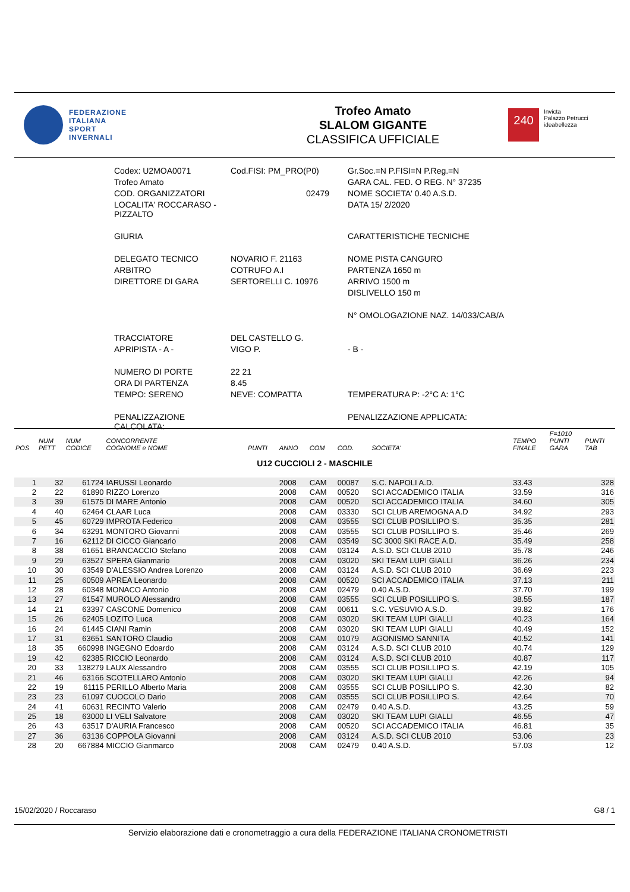FEDERAZIONE
ITALIANA
SPORT
INVERNALI
Trofeo Amato
SLALOM GIGANTE
CLASSIFICA UFFICIALE
240
Invicta
Palazzo Petrucci
ideabellezza
| Codex: U2MOA0071 | Cod.FISI: PM_PRO(P0) | | Gr.Soc.=N P.FISI=N P.Reg.=N |
| Trofeo Amato | | | GARA CAL. FED. O REG. N° 37235 |
| COD. ORGANIZZATORI | 02479 | | NOME SOCIETA' 0.40 A.S.D. |
| LOCALITA' ROCCARASO - PIZZALTO | | | DATA 15/ 2/2020 |
| GIURIA | | | CARATTERISTICHE TECNICHE |
| DELEGATO TECNICO | NOVARIO F. 21163 | | NOME PISTA CANGURO |
| ARBITRO | COTRUFO A.I | | PARTENZA 1650 m |
| DIRETTORE DI GARA | SERTORELLI C. 10976 | | ARRIVO 1500 m |
| | | | DISLIVELLO 150 m |
| | | | N° OMOLOGAZIONE NAZ. 14/033/CAB/A |
| TRACCIATORE | DEL CASTELLO G. | | |
| APRIPISTA - A - | VIGO P. | | - B - |
| NUMERO DI PORTE | 22 21 | | |
| ORA DI PARTENZA | 8.45 | | |
| TEMPO: SERENO | NEVE: COMPATTA | | TEMPERATURA P: -2°C A: 1°C |
| PENALIZZAZIONE CALCOLATA: | | | PENALIZZAZIONE APPLICATA: |
| POS | NUM PETT | NUM CODICE | CONCORRENTE COGNOME e NOME | PUNTI | ANNO | COM | COD. | SOCIETA' | TEMPO FINALE | F=1010 PUNTI GARA | PUNTI TAB |
| --- | --- | --- | --- | --- | --- | --- | --- | --- | --- | --- | --- |
| U12 CUCCIOLI 2 - MASCHILE | | | | | | | | | | | |
| 1 | 32 | 61724 | IARUSSI Leonardo | | 2008 | CAM | 00087 | S.C. NAPOLI A.D. | 33.43 | | 328 |
| 2 | 22 | 61890 | RIZZO Lorenzo | | 2008 | CAM | 00520 | SCI ACCADEMICO ITALIA | 33.59 | | 316 |
| 3 | 39 | 61575 | DI MARE Antonio | | 2008 | CAM | 00520 | SCI ACCADEMICO ITALIA | 34.60 | | 305 |
| 4 | 40 | 62464 | CLAAR Luca | | 2008 | CAM | 03330 | SCI CLUB AREMOGNA A.D | 34.92 | | 293 |
| 5 | 45 | 60729 | IMPROTA Federico | | 2008 | CAM | 03555 | SCI CLUB POSILLIPO S. | 35.35 | | 281 |
| 6 | 34 | 63291 | MONTORO Giovanni | | 2008 | CAM | 03555 | SCI CLUB POSILLIPO S. | 35.46 | | 269 |
| 7 | 16 | 62112 | DI CICCO Giancarlo | | 2008 | CAM | 03549 | SC 3000 SKI RACE A.D. | 35.49 | | 258 |
| 8 | 38 | 61651 | BRANCACCIO Stefano | | 2008 | CAM | 03124 | A.S.D. SCI CLUB 2010 | 35.78 | | 246 |
| 9 | 29 | 63527 | SPERA Gianmario | | 2008 | CAM | 03020 | SKI TEAM LUPI GIALLI | 36.26 | | 234 |
| 10 | 30 | 63549 | D'ALESSIO Andrea Lorenzo | | 2008 | CAM | 03124 | A.S.D. SCI CLUB 2010 | 36.69 | | 223 |
| 11 | 25 | 60509 | APREA Leonardo | | 2008 | CAM | 00520 | SCI ACCADEMICO ITALIA | 37.13 | | 211 |
| 12 | 28 | 60348 | MONACO Antonio | | 2008 | CAM | 02479 | 0.40 A.S.D. | 37.70 | | 199 |
| 13 | 27 | 61547 | MUROLO Alessandro | | 2008 | CAM | 03555 | SCI CLUB POSILLIPO S. | 38.55 | | 187 |
| 14 | 21 | 63397 | CASCONE Domenico | | 2008 | CAM | 00611 | S.C. VESUVIO A.S.D. | 39.82 | | 176 |
| 15 | 26 | 62405 | LOZITO Luca | | 2008 | CAM | 03020 | SKI TEAM LUPI GIALLI | 40.23 | | 164 |
| 16 | 24 | 61445 | CIANI Ramin | | 2008 | CAM | 03020 | SKI TEAM LUPI GIALLI | 40.49 | | 152 |
| 17 | 31 | 63651 | SANTORO Claudio | | 2008 | CAM | 01079 | AGONISMO SANNITA | 40.52 | | 141 |
| 18 | 35 | 660998 | INGEGNO Edoardo | | 2008 | CAM | 03124 | A.S.D. SCI CLUB 2010 | 40.74 | | 129 |
| 19 | 42 | 62385 | RICCIO Leonardo | | 2008 | CAM | 03124 | A.S.D. SCI CLUB 2010 | 40.87 | | 117 |
| 20 | 33 | 138279 | LAUX Alessandro | | 2008 | CAM | 03555 | SCI CLUB POSILLIPO S. | 42.19 | | 105 |
| 21 | 46 | 63166 | SCOTELLARO Antonio | | 2008 | CAM | 03020 | SKI TEAM LUPI GIALLI | 42.26 | | 94 |
| 22 | 19 | 61115 | PERILLO Alberto Maria | | 2008 | CAM | 03555 | SCI CLUB POSILLIPO S. | 42.30 | | 82 |
| 23 | 23 | 61097 | CUOCOLO Dario | | 2008 | CAM | 03555 | SCI CLUB POSILLIPO S. | 42.64 | | 70 |
| 24 | 41 | 60631 | RECINTO Valerio | | 2008 | CAM | 02479 | 0.40 A.S.D. | 43.25 | | 59 |
| 25 | 18 | 63000 | LI VELI Salvatore | | 2008 | CAM | 03020 | SKI TEAM LUPI GIALLI | 46.55 | | 47 |
| 26 | 43 | 63517 | D'AURIA Francesco | | 2008 | CAM | 00520 | SCI ACCADEMICO ITALIA | 46.81 | | 35 |
| 27 | 36 | 63136 | COPPOLA Giovanni | | 2008 | CAM | 03124 | A.S.D. SCI CLUB 2010 | 53.06 | | 23 |
| 28 | 20 | 667884 | MICCIO Gianmarco | | 2008 | CAM | 02479 | 0.40 A.S.D. | 57.03 | | 12 |
15/02/2020 / Roccaraso G8 / 1
Servizio elaborazione dati e cronometraggio a cura della FEDERAZIONE ITALIANA CRONOMETRISTI